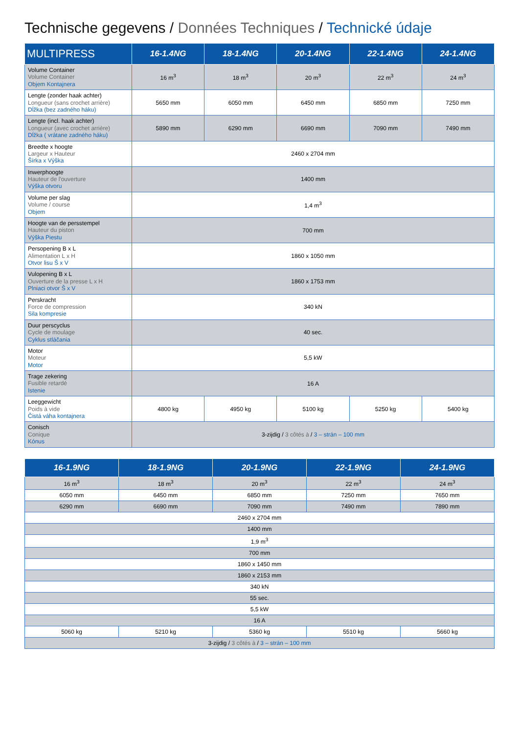Technische gegevens / Données Techniques / Technické údaje
| MULTIPRESS | 16-1.4NG | 18-1.4NG | 20-1.4NG | 22-1.4NG | 24-1.4NG |
| --- | --- | --- | --- | --- | --- |
| Volume Container Volume Container Objem Kontajnera | 16 m<sup>3</sup> | 18 m<sup>3</sup> | 20 m<sup>3</sup> | 22 m<sup>3</sup> | 24 m<sup>3</sup> |
| Lengte (zonder haak achter) Longueur (sans crochet arrière) Dĺžka (bez zadného háku) | 5650 mm | 6050 mm | 6450 mm | 6850 mm | 7250 mm |
| Lengte (incl. haak achter) Longueur (avec crochet arrière) Dĺžka ( vrátane zadného háku) | 5890 mm | 6290 mm | 6690 mm | 7090 mm | 7490 mm |
| Breedte x hoogte Largeur x Hauteur Šírka x Výška | 2460 x 2704 mm | | | | |
| Inwerphoogte Hauteur de l'ouverture Výška otvoru | 1400 mm | | | | |
| Volume per slag Volume / course Objem | 1,4 m<sup>3</sup> | | | | |
| Hoogte van de persstempel Hauteur du piston Výška Piestu | 700 mm | | | | |
| Persopening B x L Alimentation L x H Otvor lisu Š x V | 1860 x 1050 mm | | | | |
| Vulopening B x L Ouverture de la presse L x H Plniaci otvor Š x V | 1860 x 1753 mm | | | | |
| Perskracht Force de compression Sila kompresie | 340 kN | | | | |
| Duur perscyclus Cycle de moulage Cyklus stláčania | 40 sec. | | | | |
| Motor Moteur Motor | 5,5 kW | | | | |
| Trage zekering Fusible retardé Istenie | 16 A | | | | |
| Leeggewicht Poids à vide Čistá váha kontajnera | 4800 kg | 4950 kg | 5100 kg | 5250 kg | 5400 kg |
| Conisch Conique Kónus | 3-zijdig / 3 côtés à / 3 – strán – 100 mm | | | | |
| 16-1.9NG | 18-1.9NG | 20-1.9NG | 22-1.9NG | 24-1.9NG |
| --- | --- | --- | --- | --- |
| 16 m<sup>3</sup> | 18 m<sup>3</sup> | 20 m<sup>3</sup> | 22 m<sup>3</sup> | 24 m<sup>3</sup> |
| 6050 mm | 6450 mm | 6850 mm | 7250 mm | 7650 mm |
| 6290 mm | 6690 mm | 7090 mm | 7490 mm | 7890 mm |
| 2460 x 2704 mm | | | | |
| 1400 mm | | | | |
| 1,9 m<sup>3</sup> | | | | |
| 700 mm | | | | |
| 1860 x 1450 mm | | | | |
| 1860 x 2153 mm | | | | |
| 340 kN | | | | |
| 55 sec. | | | | |
| 5,5 kW | | | | |
| 16 A | | | | |
| 5060 kg | 5210 kg | 5360 kg | 5510 kg | 5660 kg |
| 3-zijdig / 3 côtés à / 3 – strán – 100 mm | | | | |